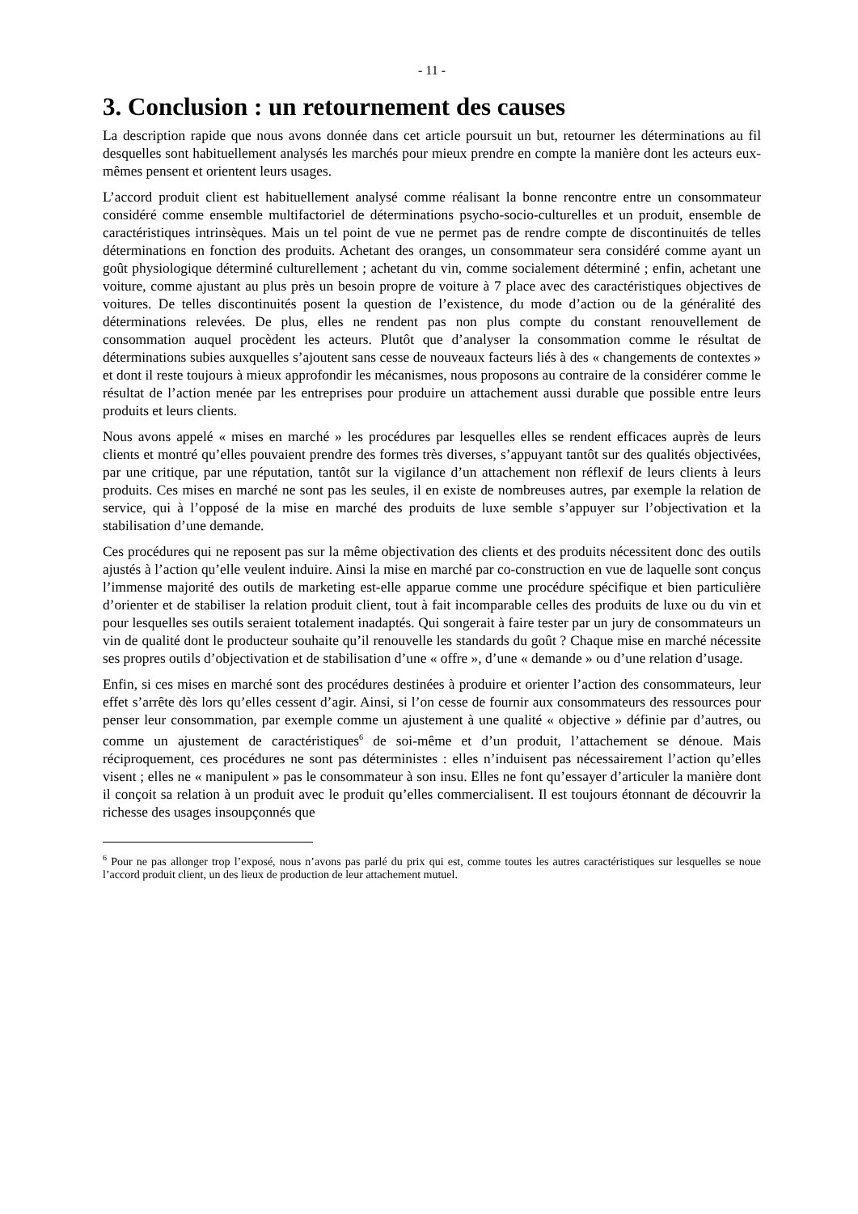- 11 -
3. Conclusion : un retournement des causes
La description rapide que nous avons donnée dans cet article poursuit un but, retourner les déterminations au fil desquelles sont habituellement analysés les marchés pour mieux prendre en compte la manière dont les acteurs eux-mêmes pensent et orientent leurs usages.
L’accord produit client est habituellement analysé comme réalisant la bonne rencontre entre un consommateur considéré comme ensemble multifactoriel de déterminations psycho-socio-culturelles et un produit, ensemble de caractéristiques intrinsèques. Mais un tel point de vue ne permet pas de rendre compte de discontinuités de telles déterminations en fonction des produits. Achetant des oranges, un consommateur sera considéré comme ayant un goût physiologique déterminé culturellement ; achetant du vin, comme socialement déterminé ; enfin, achetant une voiture, comme ajustant au plus près un besoin propre de voiture à 7 place avec des caractéristiques objectives de voitures. De telles discontinuités posent la question de l’existence, du mode d’action ou de la généralité des déterminations relevées. De plus, elles ne rendent pas non plus compte du constant renouvellement de consommation auquel procèdent les acteurs. Plutôt que d’analyser la consommation comme le résultat de déterminations subies auxquelles s’ajoutent sans cesse de nouveaux facteurs liés à des « changements de contextes » et dont il reste toujours à mieux approfondir les mécanismes, nous proposons au contraire de la considérer comme le résultat de l’action menée par les entreprises pour produire un attachement aussi durable que possible entre leurs produits et leurs clients.
Nous avons appelé « mises en marché » les procédures par lesquelles elles se rendent efficaces auprès de leurs clients et montré qu’elles pouvaient prendre des formes très diverses, s’appuyant tantôt sur des qualités objectivées, par une critique, par une réputation, tantôt sur la vigilance d’un attachement non réflexif de leurs clients à leurs produits. Ces mises en marché ne sont pas les seules, il en existe de nombreuses autres, par exemple la relation de service, qui à l’opposé de la mise en marché des produits de luxe semble s’appuyer sur l’objectivation et la stabilisation d’une demande.
Ces procédures qui ne reposent pas sur la même objectivation des clients et des produits nécessitent donc des outils ajustés à l’action qu’elle veulent induire. Ainsi la mise en marché par co-construction en vue de laquelle sont conçus l’immense majorité des outils de marketing est-elle apparue comme une procédure spécifique et bien particulière d’orienter et de stabiliser la relation produit client, tout à fait incomparable celles des produits de luxe ou du vin et pour lesquelles ses outils seraient totalement inadaptés. Qui songerait à faire tester par un jury de consommateurs un vin de qualité dont le producteur souhaite qu’il renouvelle les standards du goût ? Chaque mise en marché nécessite ses propres outils d’objectivation et de stabilisation d’une « offre », d’une « demande » ou d’une relation d’usage.
Enfin, si ces mises en marché sont des procédures destinées à produire et orienter l’action des consommateurs, leur effet s’arrête dès lors qu’elles cessent d’agir. Ainsi, si l’on cesse de fournir aux consommateurs des ressources pour penser leur consommation, par exemple comme un ajustement à une qualité « objective » définie par d’autres, ou comme un ajustement de caractéristiques<sup>6</sup> de soi-même et d’un produit, l’attachement se dénoue. Mais réciproquement, ces procédures ne sont pas déterministes : elles n’induisent pas nécessairement l’action qu’elles visent ; elles ne « manipulent » pas le consommateur à son insu. Elles ne font qu’essayer d’articuler la manière dont il conçoit sa relation à un produit avec le produit qu’elles commercialisent. Il est toujours étonnant de découvrir la richesse des usages insoupçonnés que
<sup>6</sup> Pour ne pas allonger trop l’exposé, nous n’avons pas parlé du prix qui est, comme toutes les autres caractéristiques sur lesquelles se noue l’accord produit client, un des lieux de production de leur attachement mutuel.